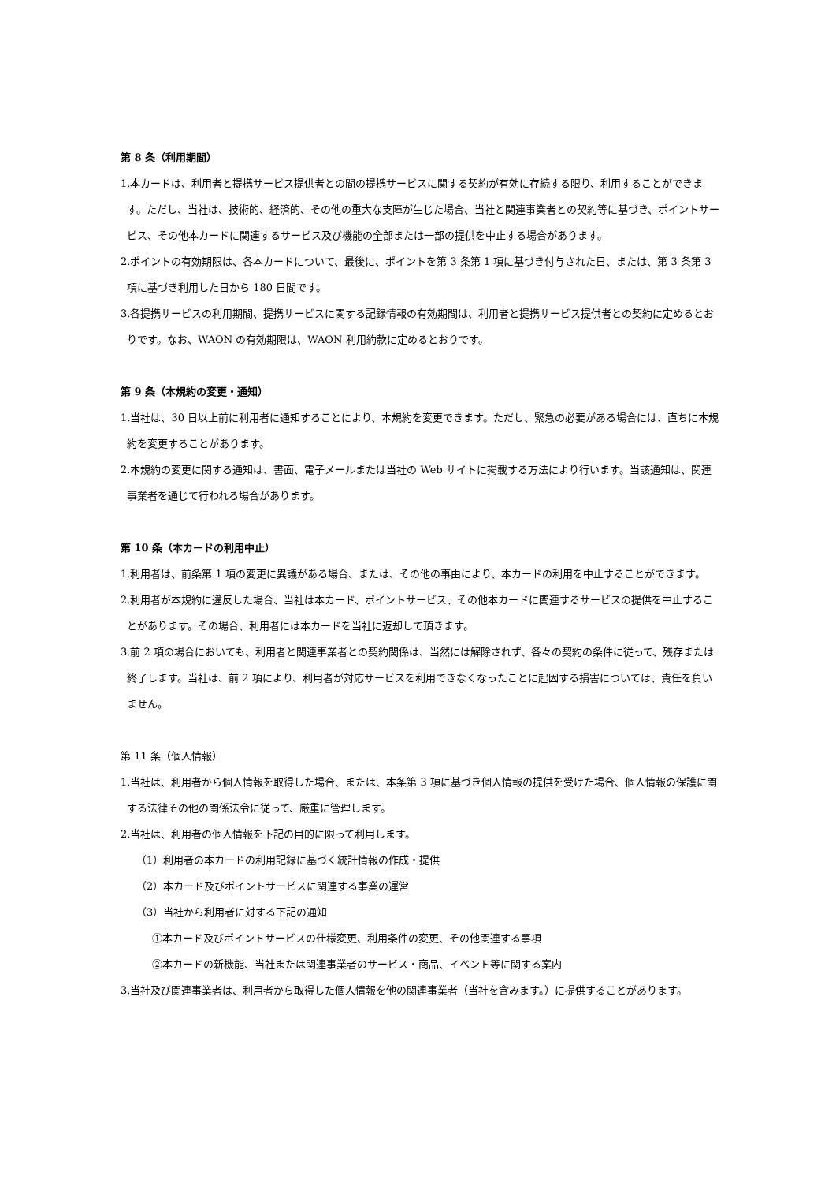第 8 条（利用期間）
1.本カードは、利用者と提携サービス提供者との間の提携サービスに関する契約が有効に存続する限り、利用することができます。ただし、当社は、技術的、経済的、その他の重大な支障が生じた場合、当社と関連事業者との契約等に基づき、ポイントサービス、その他本カードに関連するサービス及び機能の全部または一部の提供を中止する場合があります。
2.ポイントの有効期限は、各本カードについて、最後に、ポイントを第 3 条第 1 項に基づき付与された日、または、第 3 条第 3 項に基づき利用した日から 180 日間です。
3.各提携サービスの利用期間、提携サービスに関する記録情報の有効期間は、利用者と提携サービス提供者との契約に定めるとおりです。なお、WAON の有効期限は、WAON 利用約款に定めるとおりです。
第 9 条（本規約の変更・通知）
1.当社は、30 日以上前に利用者に通知することにより、本規約を変更できます。ただし、緊急の必要がある場合には、直ちに本規約を変更することがあります。
2.本規約の変更に関する通知は、書面、電子メールまたは当社の Web サイトに掲載する方法により行います。当該通知は、関連事業者を通じて行われる場合があります。
第 10 条（本カードの利用中止）
1.利用者は、前条第 1 項の変更に異議がある場合、または、その他の事由により、本カードの利用を中止することができます。
2.利用者が本規約に違反した場合、当社は本カード、ポイントサービス、その他本カードに関連するサービスの提供を中止することがあります。その場合、利用者には本カードを当社に返却して頂きます。
3.前 2 項の場合においても、利用者と関連事業者との契約関係は、当然には解除されず、各々の契約の条件に従って、残存または終了します。当社は、前 2 項により、利用者が対応サービスを利用できなくなったことに起因する損害については、責任を負いません。
第 11 条（個人情報）
1.当社は、利用者から個人情報を取得した場合、または、本条第 3 項に基づき個人情報の提供を受けた場合、個人情報の保護に関する法律その他の関係法令に従って、厳重に管理します。
2.当社は、利用者の個人情報を下記の目的に限って利用します。
（1）利用者の本カードの利用記録に基づく統計情報の作成・提供
（2）本カード及びポイントサービスに関連する事業の運営
（3）当社から利用者に対する下記の通知
①本カード及びポイントサービスの仕様変更、利用条件の変更、その他関連する事項
②本カードの新機能、当社または関連事業者のサービス・商品、イベント等に関する案内
3.当社及び関連事業者は、利用者から取得した個人情報を他の関連事業者（当社を含みます。）に提供することがあります。